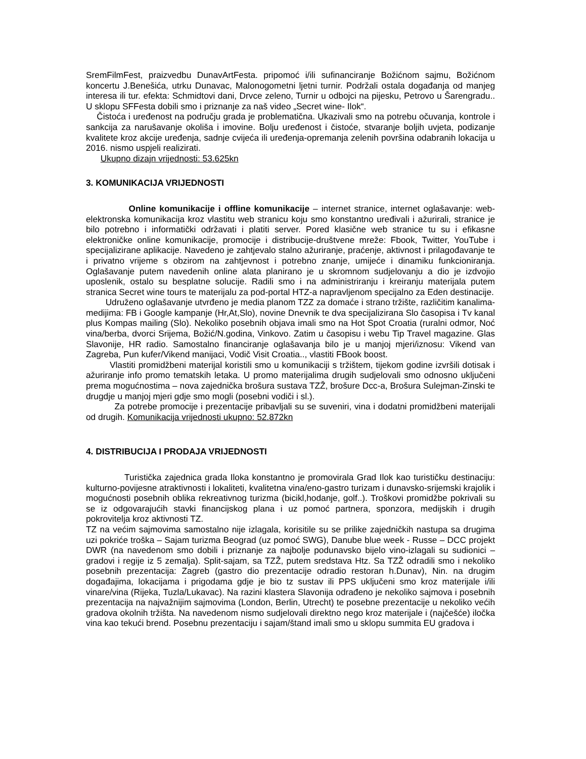SremFilmFest, praizvedbu DunavArtFesta. pripomoć i/ili sufinanciranje Božićnom sajmu, Božićnom koncertu J.Benešića, utrku Dunavac, Malonogometni ljetni turnir. Podržali ostala događanja od manjeg interesa ili tur. efekta: Schmidtovi dani, Drvce zeleno, Turnir u odbojci na pijesku, Petrovo u Šarengradu.. U sklopu SFFesta dobili smo i priznanje za naš video „Secret wine- Ilok“.
Čistoća i uređenost na području grada je problematična. Ukazivali smo na potrebu očuvanja, kontrole i sankcija za narušavanje okoliša i imovine. Bolju uređenost i čistoće, stvaranje boljih uvjeta, podizanje kvalitete kroz akcije uređenja, sadnje cvijeća ili uređenja-opremanja zelenih površina odabranih lokacija u 2016. nismo uspjeli realizirati.
Ukupno dizajn vrijednosti: 53.625kn
3. KOMUNIKACIJA VRIJEDNOSTI
Online komunikacije i offline komunikacije – internet stranice, internet oglašavanje: web- elektronska komunikacija kroz vlastitu web stranicu koju smo konstantno uređivali i ažurirali, stranice je bilo potrebno i informatički održavati i platiti server. Pored klasične web stranice tu su i efikasne elektroničke online komunikacije, promocije i distribucije-društvene mreže: Fbook, Twitter, YouTube i specijalizirane aplikacije. Navedeno je zahtjevalo stalno ažuriranje, praćenje, aktivnost i prilagođavanje te i privatno vrijeme s obzirom na zahtjevnost i potrebno znanje, umijeće i dinamiku funkcioniranja. Oglašavanje putem navedenih online alata planirano je u skromnom sudjelovanju a dio je izdvojio uposlenik, ostalo su besplatne solucije. Radili smo i na administriranju i kreiranju materijala putem stranica Secret wine tours te materijalu za pod-portal HTZ-a napravljenom specijalno za Eden destinacije.
Udruženo oglašavanje utvrđeno je media planom TZZ za domaće i strano tržište, različitim kanalima-medijima: FB i Google kampanje (Hr,At,Slo), novine Dnevnik te dva specijalizirana Slo časopisa i Tv kanal plus Kompas mailing (Slo). Nekoliko posebnih objava imali smo na Hot Spot Croatia (ruralni odmor, Noć vina/berba, dvorci Srijema, Božić/N.godina, Vinkovo. Zatim u časopisu i webu Tip Travel magazine. Glas Slavonije, HR radio. Samostalno financiranje oglašavanja bilo je u manjoj mjeri/iznosu: Vikend van Zagreba, Pun kufer/Vikend manijaci, Vodič Visit Croatia.., vlastiti FBook boost.
Vlastiti promidžbeni materijal koristili smo u komunikaciji s tržištem, tijekom godine izvršili dotisak i ažuriranje info promo tematskih letaka. U promo materijalima drugih sudjelovali smo odnosno uključeni prema mogućnostima – nova zajednička brošura sustava TZŽ, brošure Dcc-a, Brošura Sulejman-Zinski te drugdje u manjoj mjeri gdje smo mogli (posebni vodiči i sl.).
Za potrebe promocije i prezentacije pribavljali su se suveniri, vina i dodatni promidžbeni materijali od drugih. Komunikacija vrijednosti ukupno: 52.872kn
4. DISTRIBUCIJA I PRODAJA VRIJEDNOSTI
Turistička zajednica grada Iloka konstantno je promovirala Grad Ilok kao turističku destinaciju: kulturno-povijesne atraktivnosti i lokaliteti, kvalitetna vina/eno-gastro turizam i dunavsko-srijemski krajolik i mogućnosti posebnih oblika rekreativnog turizma (bicikl,hodanje, golf..). Troškovi promidžbe pokrivali su se iz odgovarajućih stavki financijskog plana i uz pomoć partnera, sponzora, medijskih i drugih pokrovitelja kroz aktivnosti TZ.
TZ na većim sajmovima samostalno nije izlagala, korisitile su se prilike zajedničkih nastupa sa drugima uzi pokriće troška – Sajam turizma Beograd (uz pomoć SWG), Danube blue week - Russe – DCC projekt DWR (na navedenom smo dobili i priznanje za najbolje podunavsko bijelo vino-izlagali su sudionici – gradovi i regije iz 5 zemalja). Split-sajam, sa TZŽ, putem sredstava Htz. Sa TZŽ odradili smo i nekoliko posebnih prezentacija: Zagreb (gastro dio prezentacije odradio restoran h.Dunav), Nin. na drugim događajima, lokacijama i prigodama gdje je bio tz sustav ili PPS uključeni smo kroz materijale i/ili vinare/vina (Rijeka, Tuzla/Lukavac). Na razini klastera Slavonija odrađeno je nekoliko sajmova i posebnih prezentacija na najvažnijim sajmovima (London, Berlin, Utrecht) te posebne prezentacije u nekoliko većih gradova okolnih tržišta. Na navedenom nismo sudjelovali direktno nego kroz materijale i (najčešće) iločka vina kao tekući brend. Posebnu prezentaciju i sajam/štand imali smo u sklopu summita EU gradova i